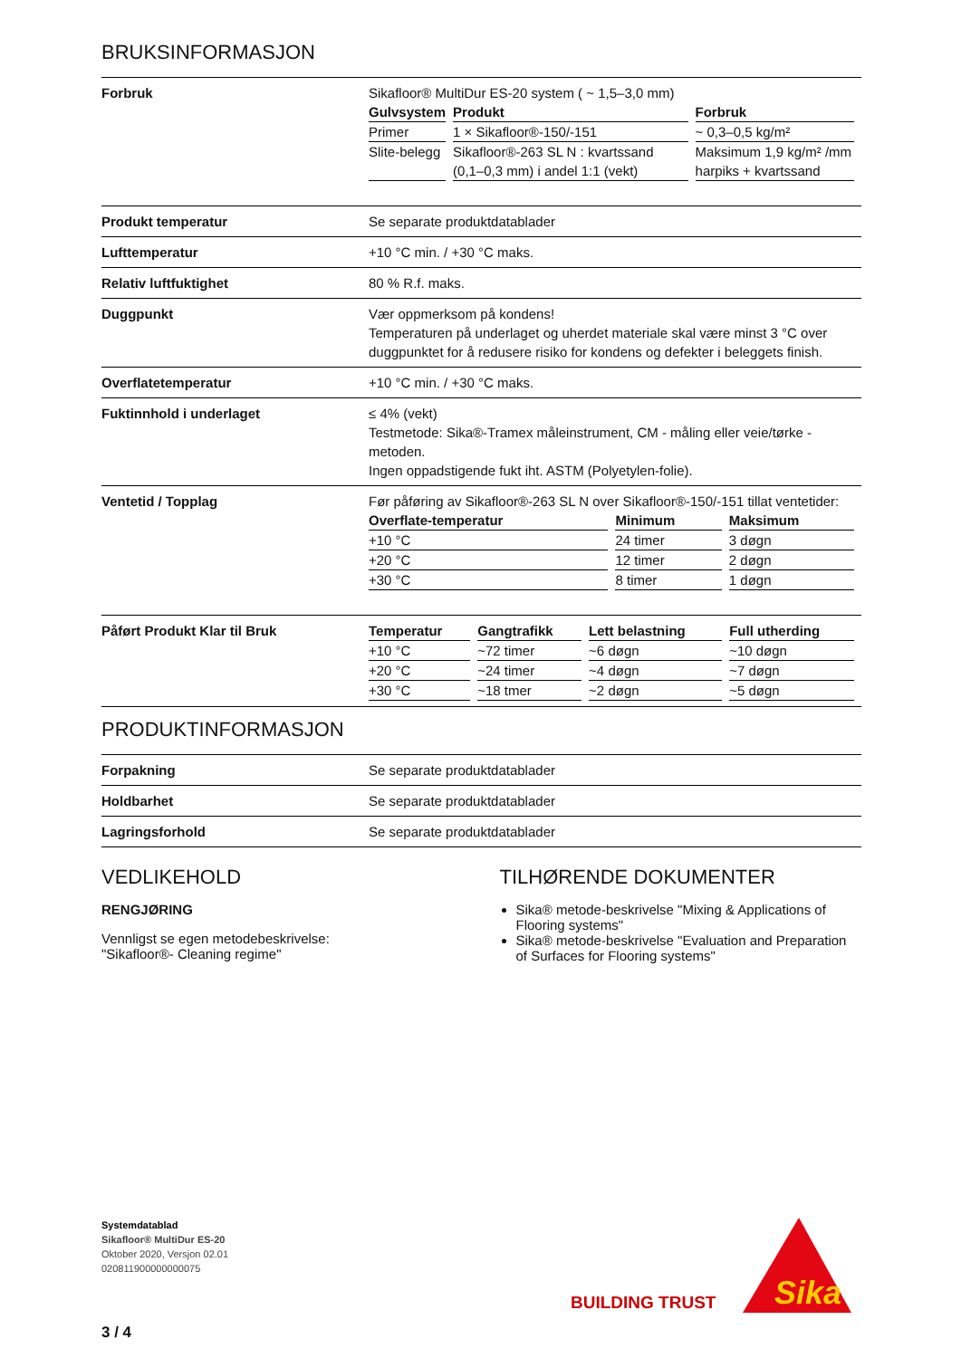BRUKSINFORMASJON
| Forbruk | Sikafloor® MultiDur ES-20 system ( ~ 1,5–3,0 mm) / Gulvsystem / Produkt / Forbruk / / --- / --- / --- / / Primer / 1 × Sikafloor®-150/-151 / ~ 0,3–0,5 kg/m² / / Slite-belegg / Sikafloor®-263 SL N : kvartssand (0,1–0,3 mm) i andel 1:1 (vekt) / Maksimum 1,9 kg/m² /mm harpiks + kvartssand / |
| Produkt temperatur | Se separate produktdatablader |
| Lufttemperatur | +10 °C min. / +30 °C maks. |
| Relativ luftfuktighet | 80 % R.f. maks. |
| Duggpunkt | Vær oppmerksom på kondens! Temperaturen på underlaget og uherdet materiale skal være minst 3 °C over duggpunktet for å redusere risiko for kondens og defekter i beleggets finish. |
| Overflatetemperatur | +10 °C min. / +30 °C maks. |
| Fuktinnhold i underlaget | ≤ 4% (vekt) Testmetode: Sika®-Tramex måleinstrument, CM - måling eller veie/tørke -metoden. Ingen oppadstigende fukt iht. ASTM (Polyetylen-folie). |
| Ventetid / Topplag | Før påføring av Sikafloor®-263 SL N over Sikafloor®-150/-151 tillat ventetider: / Overflate-temperatur / Minimum / Maksimum / / --- / --- / --- / / +10 °C / 24 timer / 3 døgn / / +20 °C / 12 timer / 2 døgn / / +30 °C / 8 timer / 1 døgn / |
| Påført Produkt Klar til Bruk | / Temperatur / Gangtrafikk / Lett belastning / Full utherding / / --- / --- / --- / --- / / +10 °C / ~72 timer / ~6 døgn / ~10 døgn / / +20 °C / ~24 timer / ~4 døgn / ~7 døgn / / +30 °C / ~18 tmer / ~2 døgn / ~5 døgn / |
PRODUKTINFORMASJON
| Forpakning | Se separate produktdatablader |
| Holdbarhet | Se separate produktdatablader |
| Lagringsforhold | Se separate produktdatablader |
VEDLIKEHOLD
RENGJØRING
Vennligst se egen metodebeskrivelse:
"Sikafloor®- Cleaning regime"
TILHØRENDE DOKUMENTER
Sika® metode-beskrivelse "Mixing & Applications of Flooring systems"
Sika® metode-beskrivelse "Evaluation and Preparation of Surfaces for Flooring systems"
Systemdatablad
Sikafloor® MultiDur ES-20
Oktober 2020, Versjon 02.01
020811900000000075
BUILDING TRUST
Sika
3 / 4